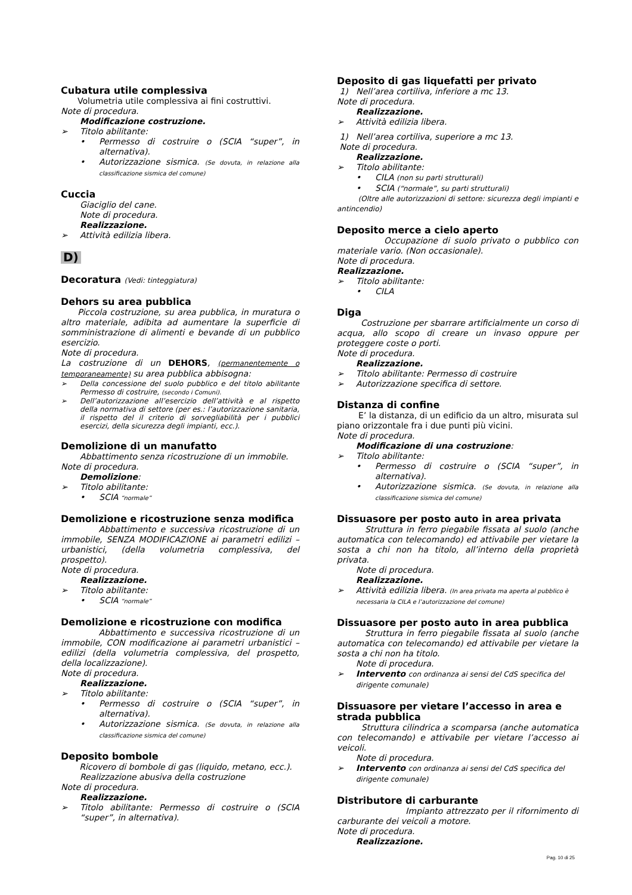Cubatura utile complessiva
Volumetria utile complessiva ai fini costruttivi.
Note di procedura.
Modificazione costruzione.
➢ Titolo abilitante:
• Permesso di costruire o (SCIA “super”, in alternativa).
• Autorizzazione sismica. (Se dovuta, in relazione alla classificazione sismica del comune)
Cuccia
Giaciglio del cane.
Note di procedura.
Realizzazione.
➢ Attività edilizia libera.
D)
Decoratura (Vedi: tinteggiatura)
Dehors su area pubblica
Piccola costruzione, su area pubblica, in muratura o altro materiale, adibita ad aumentare la superficie di somministrazione di alimenti e bevande di un pubblico esercizio.
Note di procedura.
La costruzione di un DEHORS, (permanentemente o temporaneamente) su area pubblica abbisogna:
➢ Della concessione del suolo pubblico e del titolo abilitante Permesso di costruire, (secondo i Comuni).
➢ Dell’autorizzazione all’esercizio dell’attività e al rispetto della normativa di settore (per es.: l’autorizzazione sanitaria, il rispetto del il criterio di sorvegliabilità per i pubblici esercizi, della sicurezza degli impianti, ecc.).
Demolizione di un manufatto
Abbattimento senza ricostruzione di un immobile.
Note di procedura.
Demolizione:
➢ Titolo abilitante:
• SCIA “normale”
Demolizione e ricostruzione senza modifica
Abbattimento e successiva ricostruzione di un immobile, SENZA MODIFICAZIONE ai parametri edilizi – urbanistici, (della volumetria complessiva, del prospetto).
Note di procedura.
Realizzazione.
➢ Titolo abilitante:
• SCIA “normale”
Demolizione e ricostruzione con modifica
Abbattimento e successiva ricostruzione di un immobile, CON modificazione ai parametri urbanistici – edilizi (della volumetria complessiva, del prospetto, della localizzazione).
Note di procedura.
Realizzazione.
➢ Titolo abilitante:
• Permesso di costruire o (SCIA “super”, in alternativa).
• Autorizzazione sismica. (Se dovuta, in relazione alla classificazione sismica del comune)
Deposito bombole
Ricovero di bombole di gas (liquido, metano, ecc.).
Realizzazione abusiva della costruzione
Note di procedura.
Realizzazione.
➢ Titolo abilitante: Permesso di costruire o (SCIA “super”, in alternativa).
Deposito di gas liquefatti per privato
1) Nell’area cortiliva, inferiore a mc 13.
Note di procedura.
Realizzazione.
➢ Attività edilizia libera.
1) Nell’area cortiliva, superiore a mc 13.
Note di procedura.
Realizzazione.
➢ Titolo abilitante:
• CILA (non su parti strutturali)
• SCIA (“normale”, su parti strutturali)
(Oltre alle autorizzazioni di settore: sicurezza degli impianti e antincendio)
Deposito merce a cielo aperto
Occupazione di suolo privato o pubblico con materiale vario. (Non occasionale).
Note di procedura.
Realizzazione.
➢ Titolo abilitante:
• CILA
Diga
Costruzione per sbarrare artificialmente un corso di acqua, allo scopo di creare un invaso oppure per proteggere coste o porti.
Note di procedura.
Realizzazione.
➢ Titolo abilitante: Permesso di costruire
➢ Autorizzazione specifica di settore.
Distanza di confine
E’ la distanza, di un edificio da un altro, misurata sul piano orizzontale fra i due punti più vicini.
Note di procedura.
Modificazione di una costruzione:
➢ Titolo abilitante:
• Permesso di costruire o (SCIA “super”, in alternativa).
• Autorizzazione sismica. (Se dovuta, in relazione alla classificazione sismica del comune)
Dissuasore per posto auto in area privata
Struttura in ferro piegabile fissata al suolo (anche automatica con telecomando) ed attivabile per vietare la sosta a chi non ha titolo, all’interno della proprietà privata.
Note di procedura.
Realizzazione.
➢ Attività edilizia libera. (In area privata ma aperta al pubblico è necessaria la CILA e l’autorizzazione del comune)
Dissuasore per posto auto in area pubblica
Struttura in ferro piegabile fissata al suolo (anche automatica con telecomando) ed attivabile per vietare la sosta a chi non ha titolo.
Note di procedura.
➢ Intervento con ordinanza ai sensi del CdS specifica del dirigente comunale)
Dissuasore per vietare l’accesso in area e strada pubblica
Struttura cilindrica a scomparsa (anche automatica con telecomando) e attivabile per vietare l’accesso ai veicoli.
Note di procedura.
➢ Intervento con ordinanza ai sensi del CdS specifica del dirigente comunale)
Distributore di carburante
Impianto attrezzato per il rifornimento di carburante dei veicoli a motore.
Note di procedura.
Realizzazione.
Pag. 10 di 25